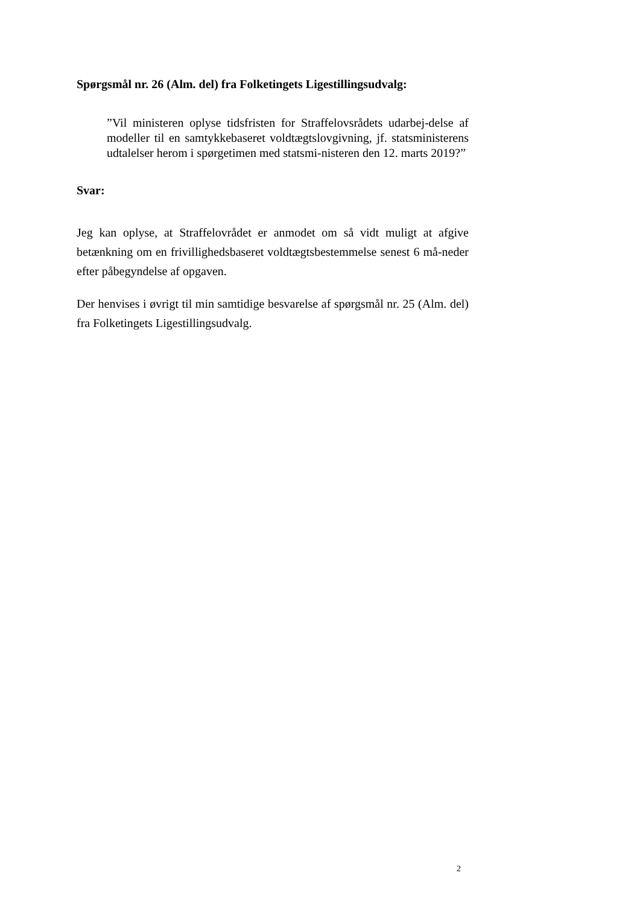Spørgsmål nr. 26 (Alm. del) fra Folketingets Ligestillingsudvalg:
”Vil ministeren oplyse tidsfristen for Straffelovsrådets udarbej-delse af modeller til en samtykkebaseret voldtægtslovgivning, jf. statsministerens udtalelser herom i spørgetimen med statsmi-nisteren den 12. marts 2019?”
Svar:
Jeg kan oplyse, at Straffelovrådet er anmodet om så vidt muligt at afgive betænkning om en frivillighedsbaseret voldtægtsbestemmelse senest 6 må-neder efter påbegyndelse af opgaven.
Der henvises i øvrigt til min samtidige besvarelse af spørgsmål nr. 25 (Alm. del) fra Folketingets Ligestillingsudvalg.
2